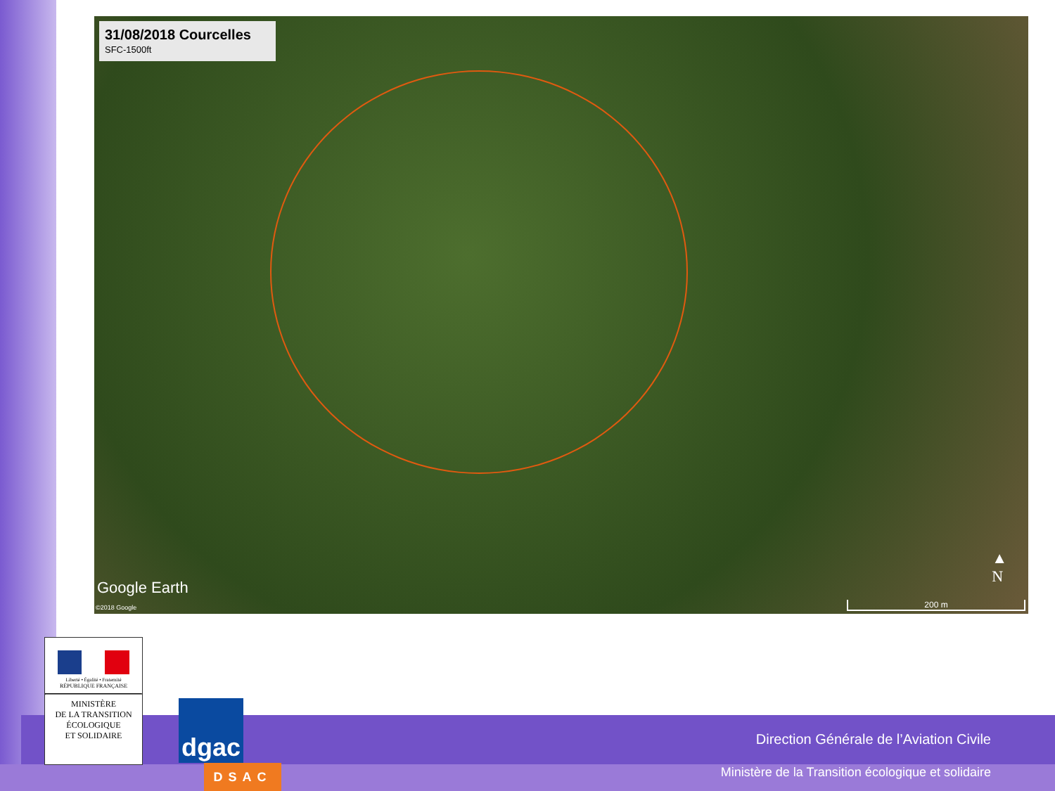31/08/2018 Courcelles
SFC-1500ft
Google Earth
©2018 Google
▲
N
200 m
Liberté • Égalité • Fraternité
RÉPUBLIQUE FRANÇAISE
MINISTÈRE
DE LA TRANSITION
ÉCOLOGIQUE
ET SOLIDAIRE
dgac
DSAC
Direction Générale de l’Aviation Civile
Ministère de la Transition écologique et solidaire